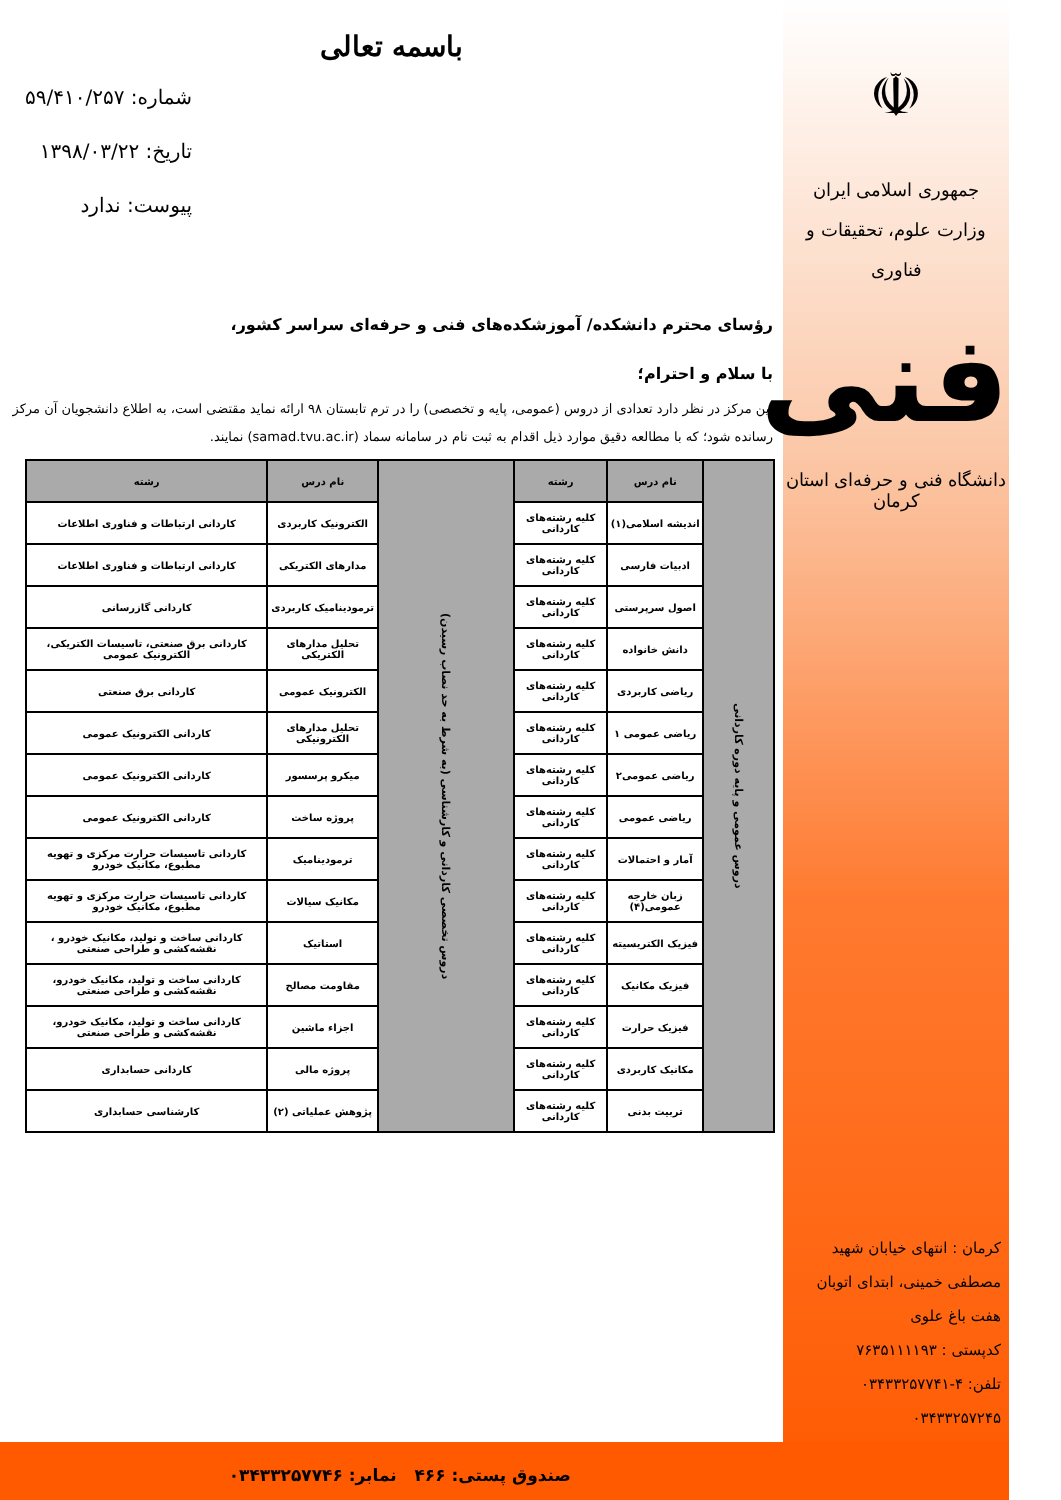شماره: ۵۹/۴۱۰/۲۵۷
تاریخ: ۱۳۹۸/۰۳/۲۲
پیوست: ندارد
☫
جمهوری اسلامی ایران
وزارت علوم، تحقیقات و فناوری
فنی
دانشگاه فنی و حرفه‌ای استان کرمان
کرمان : انتهای خیابان شهید مصطفی خمینی، ابتدای اتوبان هفت باغ علوی
کدپستی : ۷۶۳۵۱۱۱۱۹۳
تلفن: ۴-۰۳۴۳۳۲۵۷۷۴۱
۰۳۴۳۳۲۵۷۲۴۵
باسمه تعالی
رؤسای محترم دانشکده/ آموزشکده‌های فنی و حرفه‌ای سراسر کشور،
با سلام و احترام؛
این مرکز در نظر دارد تعدادی از دروس (عمومی، پایه و تخصصی) را در ترم تابستان ۹۸ ارائه نماید مقتضی است، به اطلاع دانشجویان آن مرکز رسانده شود؛ که با مطالعه دقیق موارد ذیل اقدام به ثبت نام در سامانه سماد (samad.tvu.ac.ir) نمایند.
| دروس عمومی و پایه دوره کاردانی | نام درس | رشته | دروس تخصصی کاردانی و کارشناسی (به شرط به حد نصاب رسیدن) | نام درس | رشته |
| | اندیشه اسلامی(۱) | کلیه رشته‌های کاردانی | | الکترونیک کاربردی | کاردانی ارتباطات و فناوری اطلاعات |
| | ادبیات فارسی | کلیه رشته‌های کاردانی | | مدارهای الکتریکی | کاردانی ارتباطات و فناوری اطلاعات |
| | اصول سرپرستی | کلیه رشته‌های کاردانی | | ترمودینامیک کاربردی | کاردانی گازرسانی |
| | دانش خانواده | کلیه رشته‌های کاردانی | | تحلیل مدارهای الکتریکی | کاردانی برق صنعتی، تاسیسات الکتریکی، الکترونیک عمومی |
| | ریاضی کاربردی | کلیه رشته‌های کاردانی | | الکترونیک عمومی | کاردانی برق صنعتی |
| | ریاضی عمومی ۱ | کلیه رشته‌های کاردانی | | تحلیل مدارهای الکترونیکی | کاردانی الکترونیک عمومی |
| | ریاضی عمومی۲ | کلیه رشته‌های کاردانی | | میکرو پرسسور | کاردانی الکترونیک عمومی |
| | ریاضی عمومی | کلیه رشته‌های کاردانی | | پروژه ساخت | کاردانی الکترونیک عمومی |
| | آمار و احتمالات | کلیه رشته‌های کاردانی | | ترمودینامیک | کاردانی تاسیسات حرارت مرکزی و تهویه مطبوع، مکانیک خودرو |
| | زبان خارجه عمومی(۴) | کلیه رشته‌های کاردانی | | مکانیک سیالات | کاردانی تاسیسات حرارت مرکزی و تهویه مطبوع، مکانیک خودرو |
| | فیزیک الکتریسیته | کلیه رشته‌های کاردانی | | استاتیک | کاردانی ساخت و تولید، مکانیک خودرو ، نقشه‌کشی و طراحی صنعتی |
| | فیزیک مکانیک | کلیه رشته‌های کاردانی | | مقاومت مصالح | کاردانی ساخت و تولید، مکانیک خودرو، نقشه‌کشی و طراحی صنعتی |
| | فیزیک حرارت | کلیه رشته‌های کاردانی | | اجزاء ماشین | کاردانی ساخت و تولید، مکانیک خودرو، نقشه‌کشی و طراحی صنعتی |
| | مکانیک کاربردی | کلیه رشته‌های کاردانی | | پروژه مالی | کاردانی حسابداری |
| | تربیت بدنی | کلیه رشته‌های کاردانی | | پژوهش عملیاتی (۲) | کارشناسی حسابداری |
صندوق پستی: ۴۶۶ نمابر: ۰۳۴۳۳۲۵۷۷۴۶